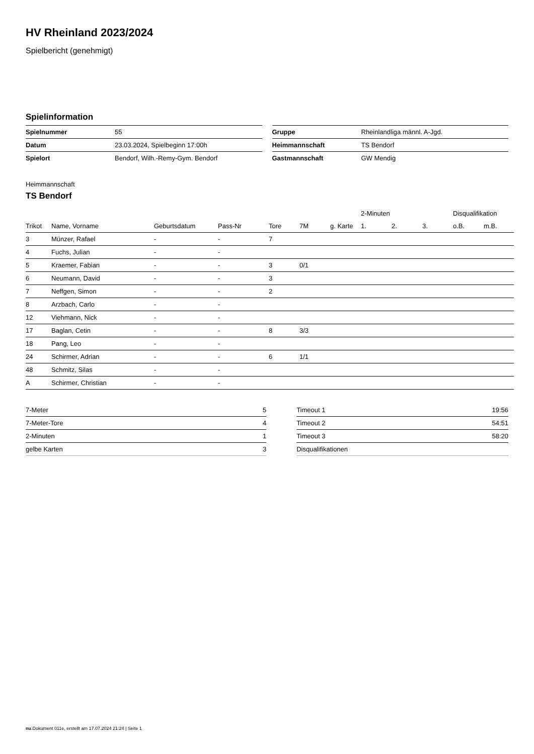HV Rheinland 2023/2024
Spielbericht (genehmigt)
Spielinformation
| Spielnummer | 55 |
| Datum | 23.03.2024, Spielbeginn 17:00h |
| Spielort | Bendorf, Wilh.-Remy-Gym. Bendorf |
| Gruppe | Rheinlandliga männl. A-Jgd. |
| Heimmannschaft | TS Bendorf |
| Gastmannschaft | GW Mendig |
Heimmannschaft
TS Bendorf
| | | | | | | | | 2-Minuten | | | Disqualifikation | |
| --- | --- | --- | --- | --- | --- | --- | --- | --- | --- | --- | --- | --- |
| Trikot | Name, Vorname | Geburtsdatum | Pass-Nr | Tore | 7M | g. Karte | | 1. | 2. | 3. | o.B. | m.B. |
| 3 | Münzer, Rafael | - | - | 7 | | | | | | | | |
| 4 | Fuchs, Julian | - | - | | | | | | | | | |
| 5 | Kraemer, Fabian | - | - | 3 | 0/1 | | | | | | | |
| 6 | Neumann, David | - | - | 3 | | | | | | | | |
| 7 | Neffgen, Simon | - | - | 2 | | | | | | | | |
| 8 | Arzbach, Carlo | - | - | | | | | | | | | |
| 12 | Viehmann, Nick | - | - | | | | | | | | | |
| 17 | Baglan, Cetin | - | - | 8 | 3/3 | | | | | | | |
| 18 | Pang, Leo | - | - | | | | | | | | | |
| 24 | Schirmer, Adrian | - | - | 6 | 1/1 | | | | | | | |
| 48 | Schmitz, Silas | - | - | | | | | | | | | |
| A | Schirmer, Christian | - | - | | | | | | | | | |
| 7-Meter | 5 |
| 7-Meter-Tore | 4 |
| 2-Minuten | 1 |
| gelbe Karten | 3 |
| Timeout 1 | 19:56 |
| Timeout 2 | 54:51 |
| Timeout 3 | 58:20 |
| Disqualifikationen | |
nu.Dokument 011e, erstellt am 17.07.2024 21:24 | Seite 1